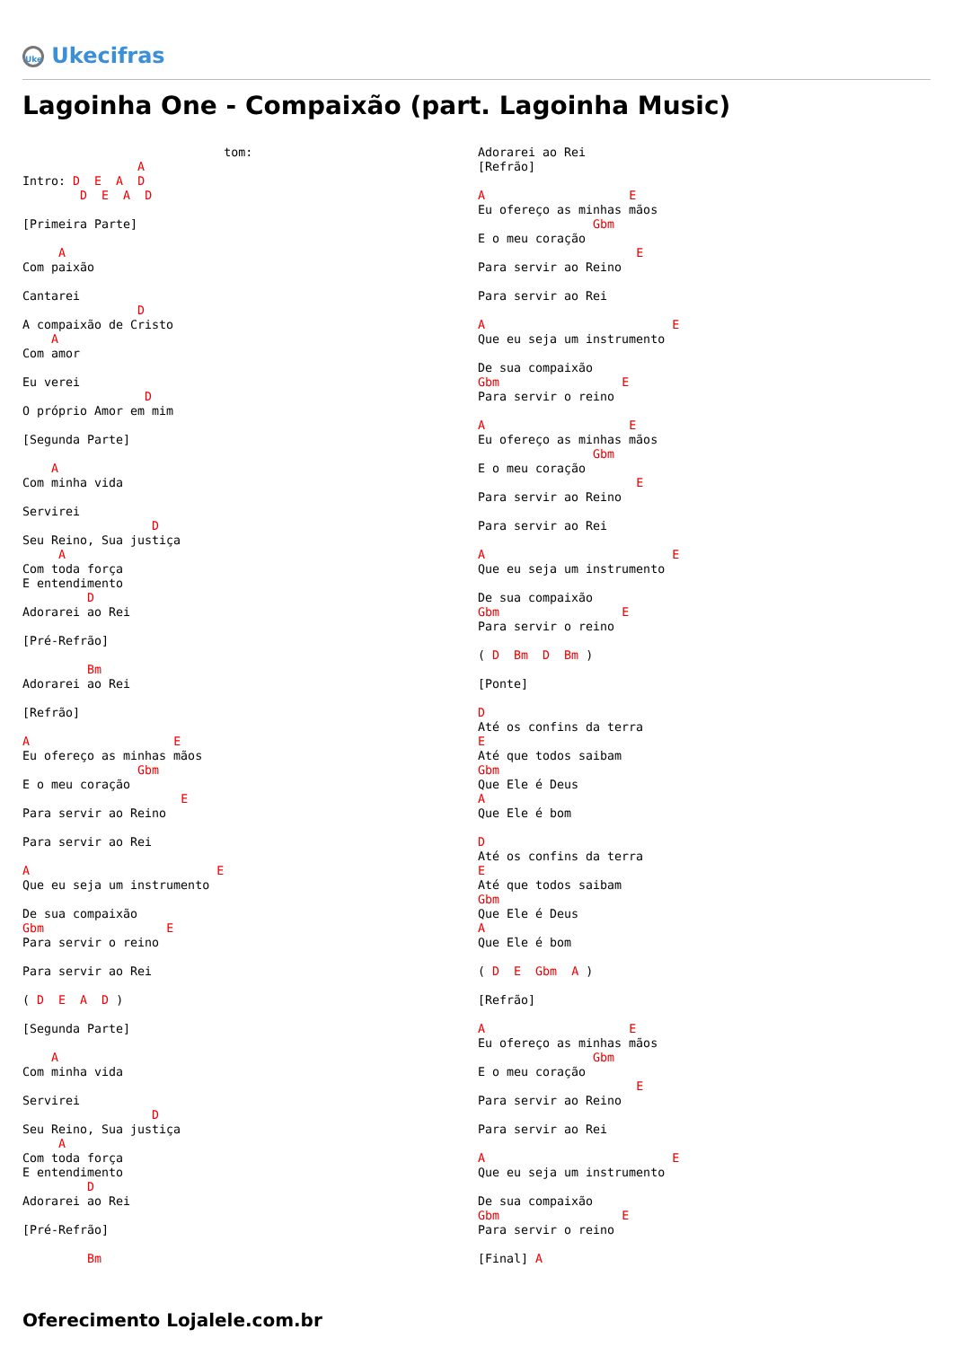Uke Ukecifras
Lagoinha One - Compaixão (part. Lagoinha Music)
                            tom: 
                A
Intro: D  E  A  D
        D  E  A  D

[Primeira Parte]

     A
Com paixão

Cantarei
                D
A compaixão de Cristo
    A
Com amor

Eu verei
                 D
O próprio Amor em mim

[Segunda Parte]

    A
Com minha vida

Servirei
                  D
Seu Reino, Sua justiça
     A
Com toda força
E entendimento
         D
Adorarei ao Rei

[Pré-Refrão]

         Bm
Adorarei ao Rei

[Refrão]

A                    E
Eu ofereço as minhas mãos
                Gbm
E o meu coração
                      E
Para servir ao Reino

Para servir ao Rei

A                          E
Que eu seja um instrumento

De sua compaixão
Gbm                 E
Para servir o reino

Para servir ao Rei

( D  E  A  D )

[Segunda Parte]

    A
Com minha vida

Servirei
                  D
Seu Reino, Sua justiça
     A
Com toda força
E entendimento
         D
Adorarei ao Rei

[Pré-Refrão]

         Bm
Adorarei ao Rei
[Refrão]

A                    E
Eu ofereço as minhas mãos
                Gbm
E o meu coração
                      E
Para servir ao Reino

Para servir ao Rei

A                          E
Que eu seja um instrumento

De sua compaixão
Gbm                 E
Para servir o reino

A                    E
Eu ofereço as minhas mãos
                Gbm
E o meu coração
                      E
Para servir ao Reino

Para servir ao Rei

A                          E
Que eu seja um instrumento

De sua compaixão
Gbm                 E
Para servir o reino

( D  Bm  D  Bm )

[Ponte]

D
Até os confins da terra
E
Até que todos saibam
Gbm
Que Ele é Deus
A
Que Ele é bom

D
Até os confins da terra
E
Até que todos saibam
Gbm
Que Ele é Deus
A
Que Ele é bom

( D  E  Gbm  A )

[Refrão]

A                    E
Eu ofereço as minhas mãos
                Gbm
E o meu coração
                      E
Para servir ao Reino

Para servir ao Rei

A                          E
Que eu seja um instrumento

De sua compaixão
Gbm                 E
Para servir o reino

[Final] A
Oferecimento Lojalele.com.br